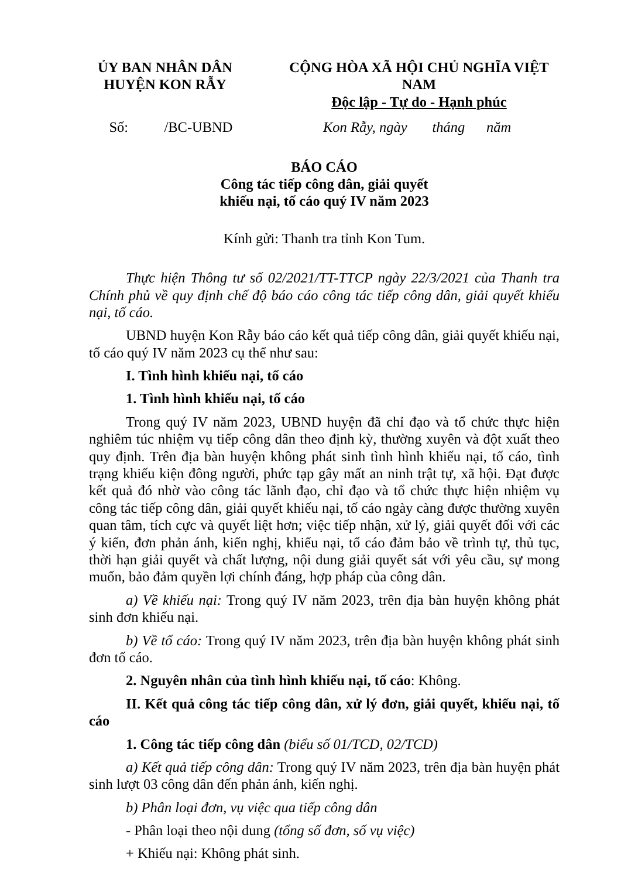ỦY BAN NHÂN DÂN
HUYỆN KON RẪY
CỘNG HÒA XÃ HỘI CHỦ NGHĨA VIỆT NAM
Độc lập - Tự do - Hạnh phúc
Số: /BC-UBND
Kon Rẫy, ngày tháng năm
BÁO CÁO
Công tác tiếp công dân, giải quyết
khiếu nại, tố cáo quý IV năm 2023
Kính gửi: Thanh tra tỉnh Kon Tum.
Thực hiện Thông tư số 02/2021/TT-TTCP ngày 22/3/2021 của Thanh tra Chính phủ về quy định chế độ báo cáo công tác tiếp công dân, giải quyết khiếu nại, tố cáo.
UBND huyện Kon Rẫy báo cáo kết quả tiếp công dân, giải quyết khiếu nại, tố cáo quý IV năm 2023 cụ thể như sau:
I. Tình hình khiếu nại, tố cáo
1. Tình hình khiếu nại, tố cáo
Trong quý IV năm 2023, UBND huyện đã chỉ đạo và tổ chức thực hiện nghiêm túc nhiệm vụ tiếp công dân theo định kỳ, thường xuyên và đột xuất theo quy định. Trên địa bàn huyện không phát sinh tình hình khiếu nại, tố cáo, tình trạng khiếu kiện đông người, phức tạp gây mất an ninh trật tự, xã hội. Đạt được kết quả đó nhờ vào công tác lãnh đạo, chỉ đạo và tổ chức thực hiện nhiệm vụ công tác tiếp công dân, giải quyết khiếu nại, tố cáo ngày càng được thường xuyên quan tâm, tích cực và quyết liệt hơn; việc tiếp nhận, xử lý, giải quyết đối với các ý kiến, đơn phản ánh, kiến nghị, khiếu nại, tố cáo đảm bảo về trình tự, thủ tục, thời hạn giải quyết và chất lượng, nội dung giải quyết sát với yêu cầu, sự mong muốn, bảo đảm quyền lợi chính đáng, hợp pháp của công dân.
a) Về khiếu nại: Trong quý IV năm 2023, trên địa bàn huyện không phát sinh đơn khiếu nại.
b) Về tố cáo: Trong quý IV năm 2023, trên địa bàn huyện không phát sinh đơn tố cáo.
2. Nguyên nhân của tình hình khiếu nại, tố cáo: Không.
II. Kết quả công tác tiếp công dân, xử lý đơn, giải quyết, khiếu nại, tố cáo
1. Công tác tiếp công dân (biểu số 01/TCD, 02/TCD)
a) Kết quả tiếp công dân: Trong quý IV năm 2023, trên địa bàn huyện phát sinh lượt 03 công dân đến phản ánh, kiến nghị.
b) Phân loại đơn, vụ việc qua tiếp công dân
- Phân loại theo nội dung (tổng số đơn, số vụ việc)
+ Khiếu nại: Không phát sinh.